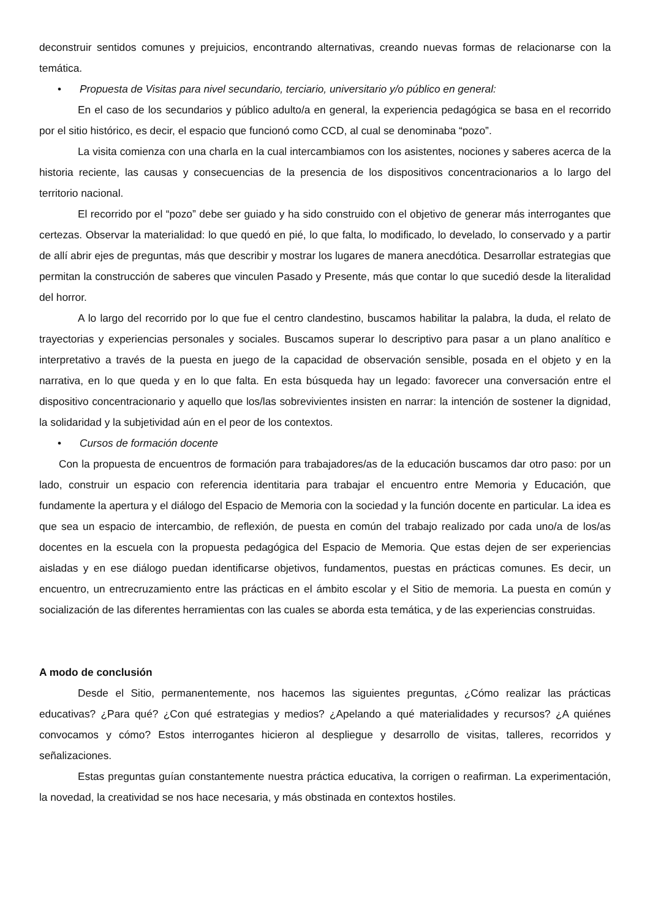deconstruir sentidos comunes y prejuicios, encontrando alternativas, creando nuevas formas de relacionarse con la temática.
• Propuesta de Visitas para nivel secundario, terciario, universitario y/o público en general:
En el caso de los secundarios y público adulto/a en general, la experiencia pedagógica se basa en el recorrido por el sitio histórico, es decir, el espacio que funcionó como CCD, al cual se denominaba “pozo”.
La visita comienza con una charla en la cual intercambiamos con los asistentes, nociones y saberes acerca de la historia reciente, las causas y consecuencias de la presencia de los dispositivos concentracionarios a lo largo del territorio nacional.
El recorrido por el “pozo” debe ser guiado y ha sido construido con el objetivo de generar más interrogantes que certezas. Observar la materialidad: lo que quedó en pié, lo que falta, lo modificado, lo develado, lo conservado y a partir de allí abrir ejes de preguntas, más que describir y mostrar los lugares de manera anecdótica. Desarrollar estrategias que permitan la construcción de saberes que vinculen Pasado y Presente, más que contar lo que sucedió desde la literalidad del horror.
A lo largo del recorrido por lo que fue el centro clandestino, buscamos habilitar la palabra, la duda, el relato de trayectorias y experiencias personales y sociales. Buscamos superar lo descriptivo para pasar a un plano analítico e interpretativo a través de la puesta en juego de la capacidad de observación sensible, posada en el objeto y en la narrativa, en lo que queda y en lo que falta. En esta búsqueda hay un legado: favorecer una conversación entre el dispositivo concentracionario y aquello que los/las sobrevivientes insisten en narrar: la intención de sostener la dignidad, la solidaridad y la subjetividad aún en el peor de los contextos.
• Cursos de formación docente
Con la propuesta de encuentros de formación para trabajadores/as de la educación buscamos dar otro paso: por un lado, construir un espacio con referencia identitaria para trabajar el encuentro entre Memoria y Educación, que fundamente la apertura y el diálogo del Espacio de Memoria con la sociedad y la función docente en particular. La idea es que sea un espacio de intercambio, de reflexión, de puesta en común del trabajo realizado por cada uno/a de los/as docentes en la escuela con la propuesta pedagógica del Espacio de Memoria. Que estas dejen de ser experiencias aisladas y en ese diálogo puedan identificarse objetivos, fundamentos, puestas en prácticas comunes. Es decir, un encuentro, un entrecruzamiento entre las prácticas en el ámbito escolar y el Sitio de memoria. La puesta en común y socialización de las diferentes herramientas con las cuales se aborda esta temática, y de las experiencias construidas.
A modo de conclusión
Desde el Sitio, permanentemente, nos hacemos las siguientes preguntas, ¿Cómo realizar las prácticas educativas? ¿Para qué? ¿Con qué estrategias y medios? ¿Apelando a qué materialidades y recursos? ¿A quiénes convocamos y cómo? Estos interrogantes hicieron al despliegue y desarrollo de visitas, talleres, recorridos y señalizaciones.
Estas preguntas guían constantemente nuestra práctica educativa, la corrigen o reafirman. La experimentación, la novedad, la creatividad se nos hace necesaria, y más obstinada en contextos hostiles.